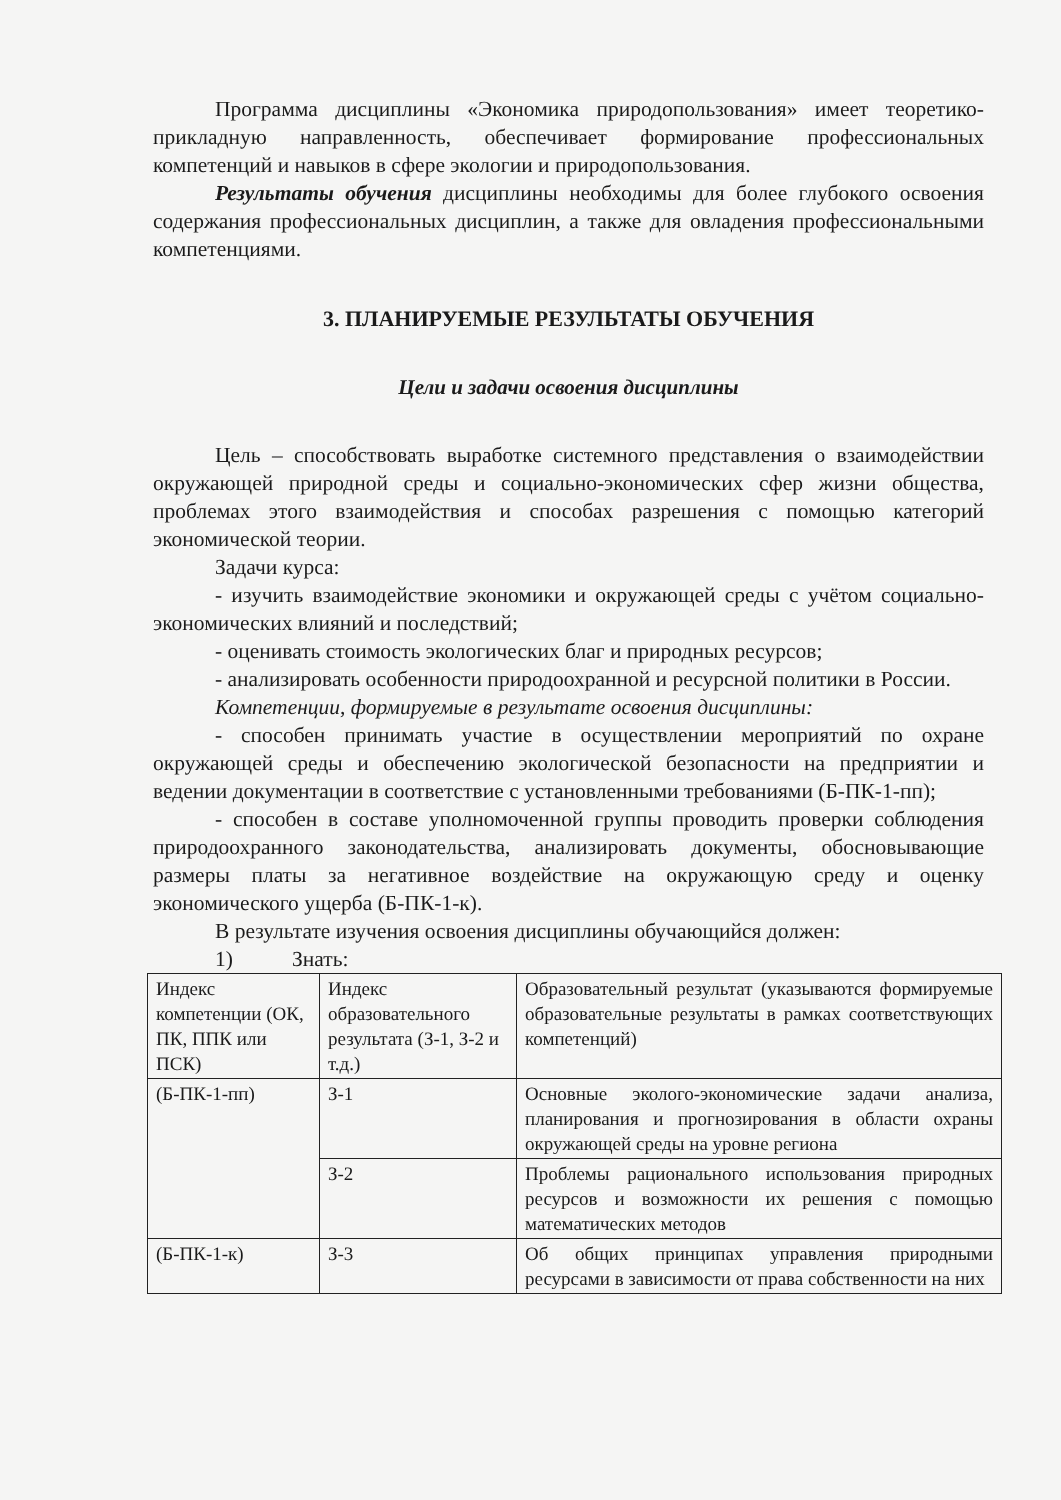Программа дисциплины «Экономика природопользования» имеет теоретико-прикладную направленность, обеспечивает формирование профессиональных компетенций и навыков в сфере экологии и природопользования.
Результаты обучения дисциплины необходимы для более глубокого освоения содержания профессиональных дисциплин, а также для овладения профессиональными компетенциями.
3. ПЛАНИРУЕМЫЕ РЕЗУЛЬТАТЫ ОБУЧЕНИЯ
Цели и задачи освоения дисциплины
Цель – способствовать выработке системного представления о взаимодействии окружающей природной среды и социально-экономических сфер жизни общества, проблемах этого взаимодействия и способах разрешения с помощью категорий экономической теории.
Задачи курса:
- изучить взаимодействие экономики и окружающей среды с учётом социально-экономических влияний и последствий;
- оценивать стоимость экологических благ и природных ресурсов;
- анализировать особенности природоохранной и ресурсной политики в России.
Компетенции, формируемые в результате освоения дисциплины:
- способен принимать участие в осуществлении мероприятий по охране окружающей среды и обеспечению экологической безопасности на предприятии и ведении документации в соответствие с установленными требованиями (Б-ПК-1-пп);
- способен в составе уполномоченной группы проводить проверки соблюдения природоохранного законодательства, анализировать документы, обосновывающие размеры платы за негативное воздействие на окружающую среду и оценку экономического ущерба (Б-ПК-1-к).
В результате изучения освоения дисциплины обучающийся должен:
1) Знать:
| Индекс компетенции (ОК, ПК, ППК или ПСК) | Индекс образовательного результата (З-1, З-2 и т.д.) | Образовательный результат (указываются формируемые образовательные результаты в рамках соответствующих компетенций) |
| (Б-ПК-1-пп) | З-1 | Основные эколого-экономические задачи анализа, планирования и прогнозирования в области охраны окружающей среды на уровне региона |
| | З-2 | Проблемы рационального использования природных ресурсов и возможности их решения с помощью математических методов |
| (Б-ПК-1-к) | З-3 | Об общих принципах управления природными ресурсами в зависимости от права собственности на них |